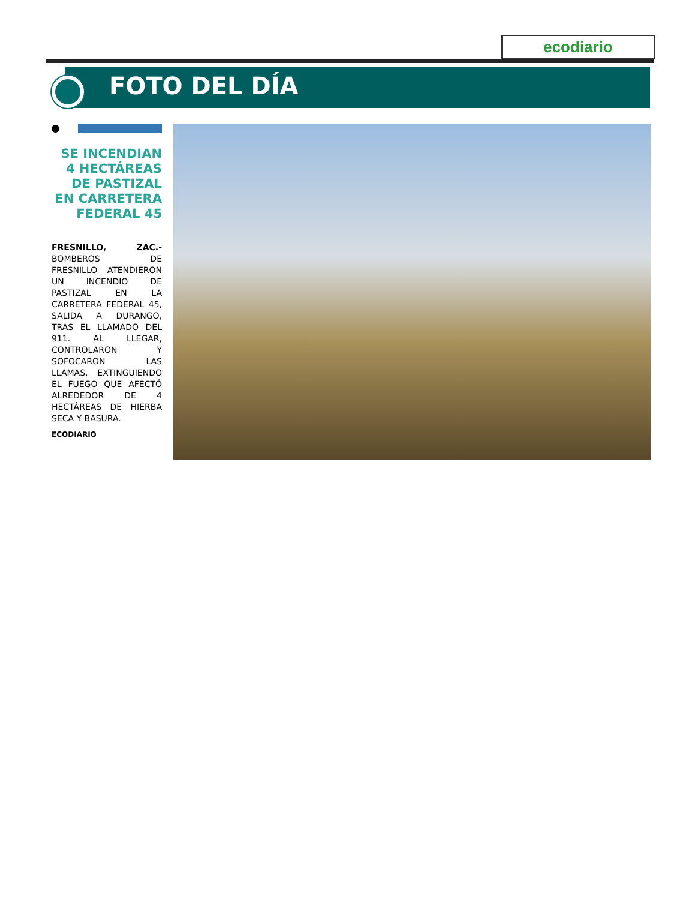ecodiario
FOTO DEL DÍA
SE INCENDIAN 4 HECTÁREAS DE PASTIZAL EN CARRETERA FEDERAL 45
FRESNILLO, ZAC.- BOMBEROS DE FRESNILLO ATENDIERON UN INCENDIO DE PASTIZAL EN LA CARRETERA FEDERAL 45, SALIDA A DURANGO, TRAS EL LLAMADO DEL 911. AL LLEGAR, CONTROLARON Y SOFOCARON LAS LLAMAS, EXTINGUIENDO EL FUEGO QUE AFECTÓ ALREDEDOR DE 4 HECTÁREAS DE HIERBA SECA Y BASURA.
ECODIARIO